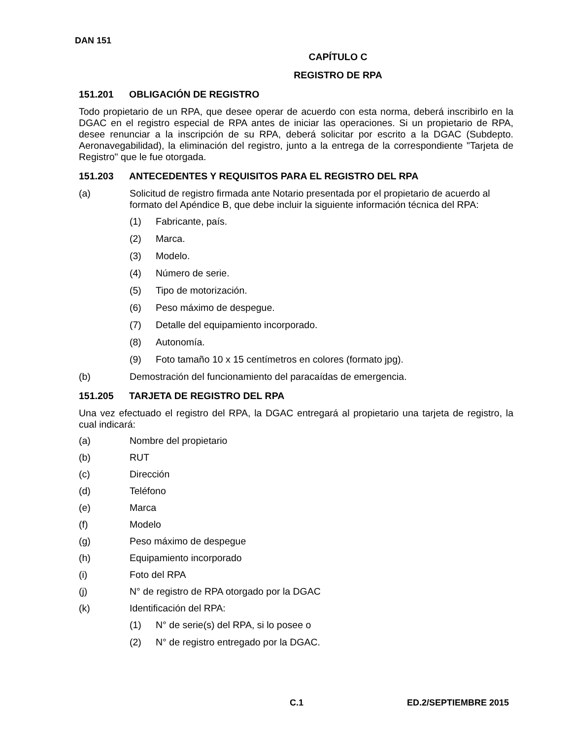DAN 151
CAPÍTULO C
REGISTRO DE RPA
151.201 OBLIGACIÓN DE REGISTRO
Todo propietario de un RPA, que desee operar de acuerdo con esta norma, deberá inscribirlo en la DGAC en el registro especial de RPA antes de iniciar las operaciones. Si un propietario de RPA, desee renunciar a la inscripción de su RPA, deberá solicitar por escrito a la DGAC (Subdepto. Aeronavegabilidad), la eliminación del registro, junto a la entrega de la correspondiente "Tarjeta de Registro" que le fue otorgada.
151.203 ANTECEDENTES Y REQUISITOS PARA EL REGISTRO DEL RPA
(a) Solicitud de registro firmada ante Notario presentada por el propietario de acuerdo al formato del Apéndice B, que debe incluir la siguiente información técnica del RPA:
(1) Fabricante, país.
(2) Marca.
(3) Modelo.
(4) Número de serie.
(5) Tipo de motorización.
(6) Peso máximo de despegue.
(7) Detalle del equipamiento incorporado.
(8) Autonomía.
(9) Foto tamaño 10 x 15 centímetros en colores (formato jpg).
(b) Demostración del funcionamiento del paracaídas de emergencia.
151.205 TARJETA DE REGISTRO DEL RPA
Una vez efectuado el registro del RPA, la DGAC entregará al propietario una tarjeta de registro, la cual indicará:
(a) Nombre del propietario
(b) RUT
(c) Dirección
(d) Teléfono
(e) Marca
(f) Modelo
(g) Peso máximo de despegue
(h) Equipamiento incorporado
(i) Foto del RPA
(j) N° de registro de RPA otorgado por la DGAC
(k) Identificación del RPA:
(1) N° de serie(s) del RPA, si lo posee o
(2) N° de registro entregado por la DGAC.
C.1 ED.2/SEPTIEMBRE 2015